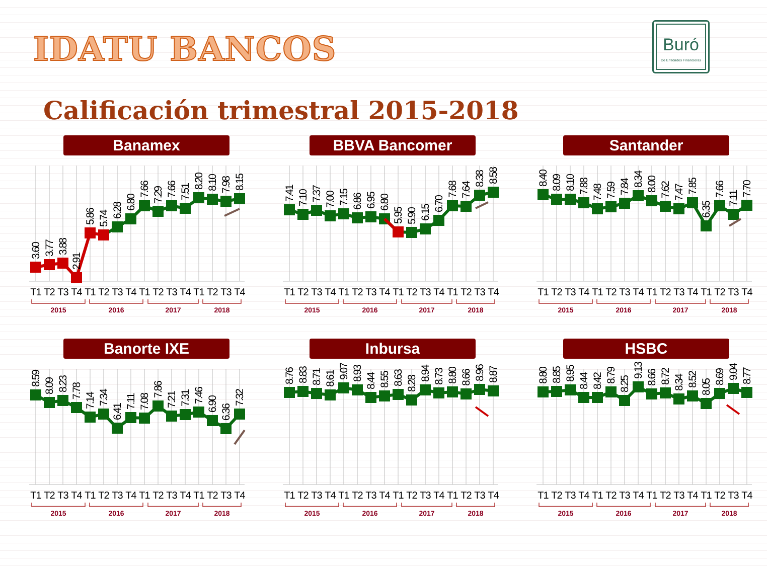IDATU BANCOS
Buró
De Entidades Financieras
Calificación trimestral 2015-2018
Banamex
3.60
3.77
3.88
2.91
5.86
5.74
6.28
6.80
7.66
7.29
7.66
7.51
8.20
8.10
7.98
8.15
T1
T2
T3
T4
T1
T2
T3
T4
T1
T2
T3
T4
T1
T2
T3
T4
2015
2016
2017
2018
BBVA Bancomer
7.41
7.10
7.37
7.00
7.15
6.86
6.95
6.80
5.95
5.90
6.15
6.70
7.68
7.64
8.38
8.58
T1
T2
T3
T4
T1
T2
T3
T4
T1
T2
T3
T4
T1
T2
T3
T4
2015
2016
2017
2018
Santander
8.40
8.09
8.10
7.88
7.48
7.59
7.84
8.34
8.00
7.62
7.47
7.85
6.35
7.66
7.11
7.70
T1
T2
T3
T4
T1
T2
T3
T4
T1
T2
T3
T4
T1
T2
T3
T4
2015
2016
2017
2018
Banorte IXE
8.59
8.09
8.23
7.78
7.14
7.34
6.41
7.11
7.08
7.86
7.21
7.31
7.46
6.90
6.36
7.32
T1
T2
T3
T4
T1
T2
T3
T4
T1
T2
T3
T4
T1
T2
T3
T4
2015
2016
2017
2018
Inbursa
8.76
8.83
8.71
8.61
9.07
8.93
8.44
8.55
8.63
8.28
8.94
8.73
8.80
8.66
8.96
8.87
T1
T2
T3
T4
T1
T2
T3
T4
T1
T2
T3
T4
T1
T2
T3
T4
2015
2016
2017
2018
HSBC
8.80
8.85
8.95
8.44
8.42
8.79
8.25
9.13
8.66
8.72
8.34
8.52
8.05
8.69
9.04
8.77
T1
T2
T3
T4
T1
T2
T3
T4
T1
T2
T3
T4
T1
T2
T3
T4
2015
2016
2017
2018